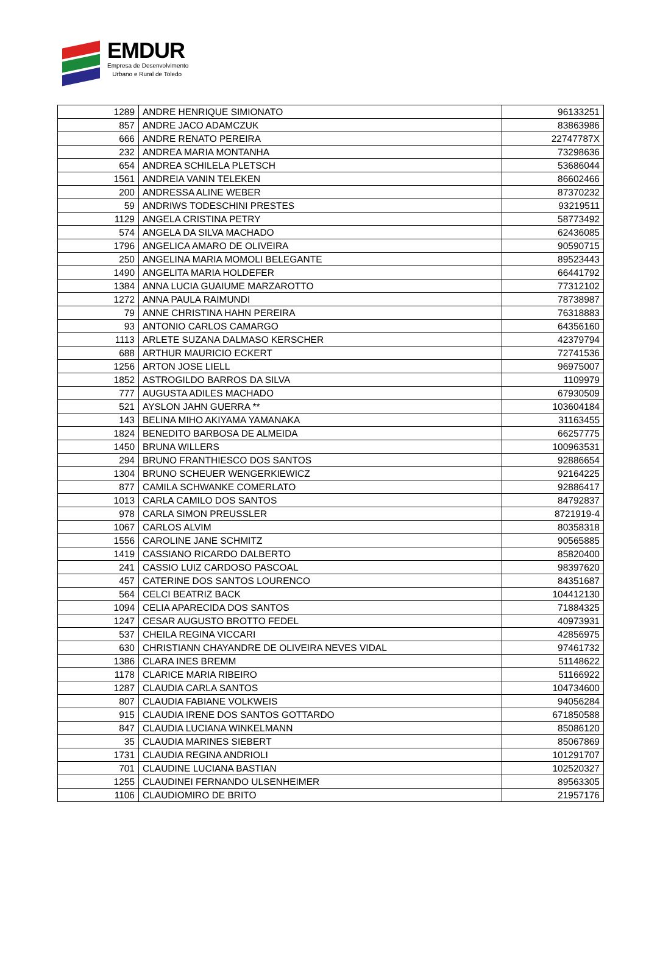EMDUR
Empresa de Desenvolvimento
Urbano e Rural de Toledo
| 1289 | ANDRE HENRIQUE SIMIONATO | 96133251 |
| 857 | ANDRE JACO ADAMCZUK | 83863986 |
| 666 | ANDRE RENATO PEREIRA | 22747787X |
| 232 | ANDREA MARIA MONTANHA | 73298636 |
| 654 | ANDREA SCHILELA PLETSCH | 53686044 |
| 1561 | ANDREIA VANIN TELEKEN | 86602466 |
| 200 | ANDRESSA ALINE WEBER | 87370232 |
| 59 | ANDRIWS TODESCHINI PRESTES | 93219511 |
| 1129 | ANGELA CRISTINA PETRY | 58773492 |
| 574 | ANGELA DA SILVA MACHADO | 62436085 |
| 1796 | ANGELICA AMARO DE OLIVEIRA | 90590715 |
| 250 | ANGELINA MARIA MOMOLI BELEGANTE | 89523443 |
| 1490 | ANGELITA MARIA HOLDEFER | 66441792 |
| 1384 | ANNA LUCIA GUAIUME MARZAROTTO | 77312102 |
| 1272 | ANNA PAULA RAIMUNDI | 78738987 |
| 79 | ANNE CHRISTINA HAHN PEREIRA | 76318883 |
| 93 | ANTONIO CARLOS CAMARGO | 64356160 |
| 1113 | ARLETE SUZANA DALMASO KERSCHER | 42379794 |
| 688 | ARTHUR MAURICIO ECKERT | 72741536 |
| 1256 | ARTON JOSE LIELL | 96975007 |
| 1852 | ASTROGILDO BARROS DA SILVA | 1109979 |
| 777 | AUGUSTA ADILES MACHADO | 67930509 |
| 521 | AYSLON JAHN GUERRA ** | 103604184 |
| 143 | BELINA MIHO AKIYAMA YAMANAKA | 31163455 |
| 1824 | BENEDITO BARBOSA DE ALMEIDA | 66257775 |
| 1450 | BRUNA WILLERS | 100963531 |
| 294 | BRUNO FRANTHIESCO DOS SANTOS | 92886654 |
| 1304 | BRUNO SCHEUER WENGERKIEWICZ | 92164225 |
| 877 | CAMILA SCHWANKE COMERLATO | 92886417 |
| 1013 | CARLA CAMILO DOS SANTOS | 84792837 |
| 978 | CARLA SIMON PREUSSLER | 8721919-4 |
| 1067 | CARLOS ALVIM | 80358318 |
| 1556 | CAROLINE JANE SCHMITZ | 90565885 |
| 1419 | CASSIANO RICARDO DALBERTO | 85820400 |
| 241 | CASSIO LUIZ CARDOSO PASCOAL | 98397620 |
| 457 | CATERINE DOS SANTOS LOURENCO | 84351687 |
| 564 | CELCI BEATRIZ BACK | 104412130 |
| 1094 | CELIA APARECIDA DOS SANTOS | 71884325 |
| 1247 | CESAR AUGUSTO BROTTO FEDEL | 40973931 |
| 537 | CHEILA REGINA VICCARI | 42856975 |
| 630 | CHRISTIANN CHAYANDRE DE OLIVEIRA NEVES VIDAL | 97461732 |
| 1386 | CLARA INES BREMM | 51148622 |
| 1178 | CLARICE MARIA RIBEIRO | 51166922 |
| 1287 | CLAUDIA CARLA SANTOS | 104734600 |
| 807 | CLAUDIA FABIANE VOLKWEIS | 94056284 |
| 915 | CLAUDIA IRENE DOS SANTOS GOTTARDO | 671850588 |
| 847 | CLAUDIA LUCIANA WINKELMANN | 85086120 |
| 35 | CLAUDIA MARINES SIEBERT | 85067869 |
| 1731 | CLAUDIA REGINA ANDRIOLI | 101291707 |
| 701 | CLAUDINE LUCIANA BASTIAN | 102520327 |
| 1255 | CLAUDINEI FERNANDO ULSENHEIMER | 89563305 |
| 1106 | CLAUDIOMIRO DE BRITO | 21957176 |